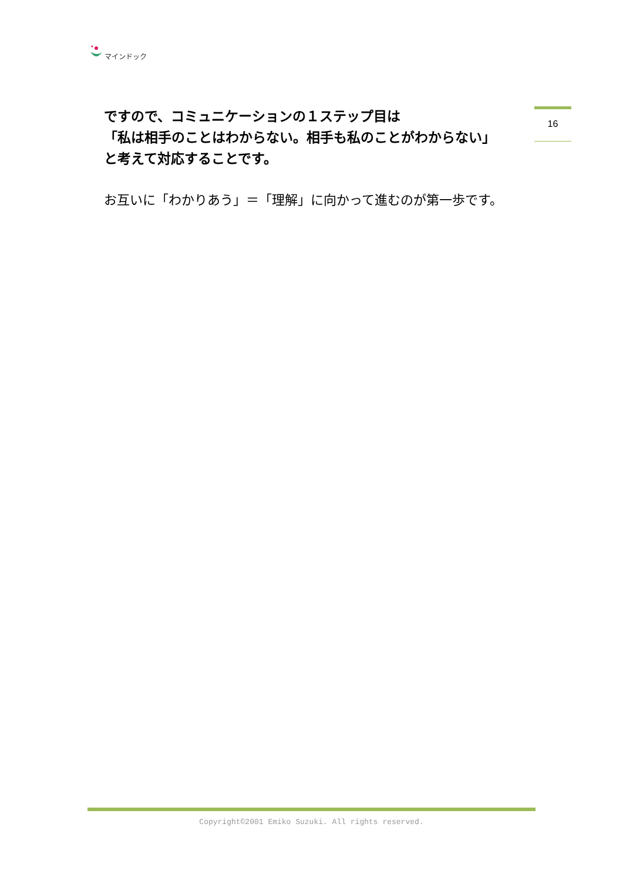マインドック
16
ですので、コミュニケーションの１ステップ目は
「私は相手のことはわからない。相手も私のことがわからない」
と考えて対応することです。
お互いに「わかりあう」＝「理解」に向かって進むのが第一歩です。
Copyright©2001 Emiko Suzuki. All rights reserved.